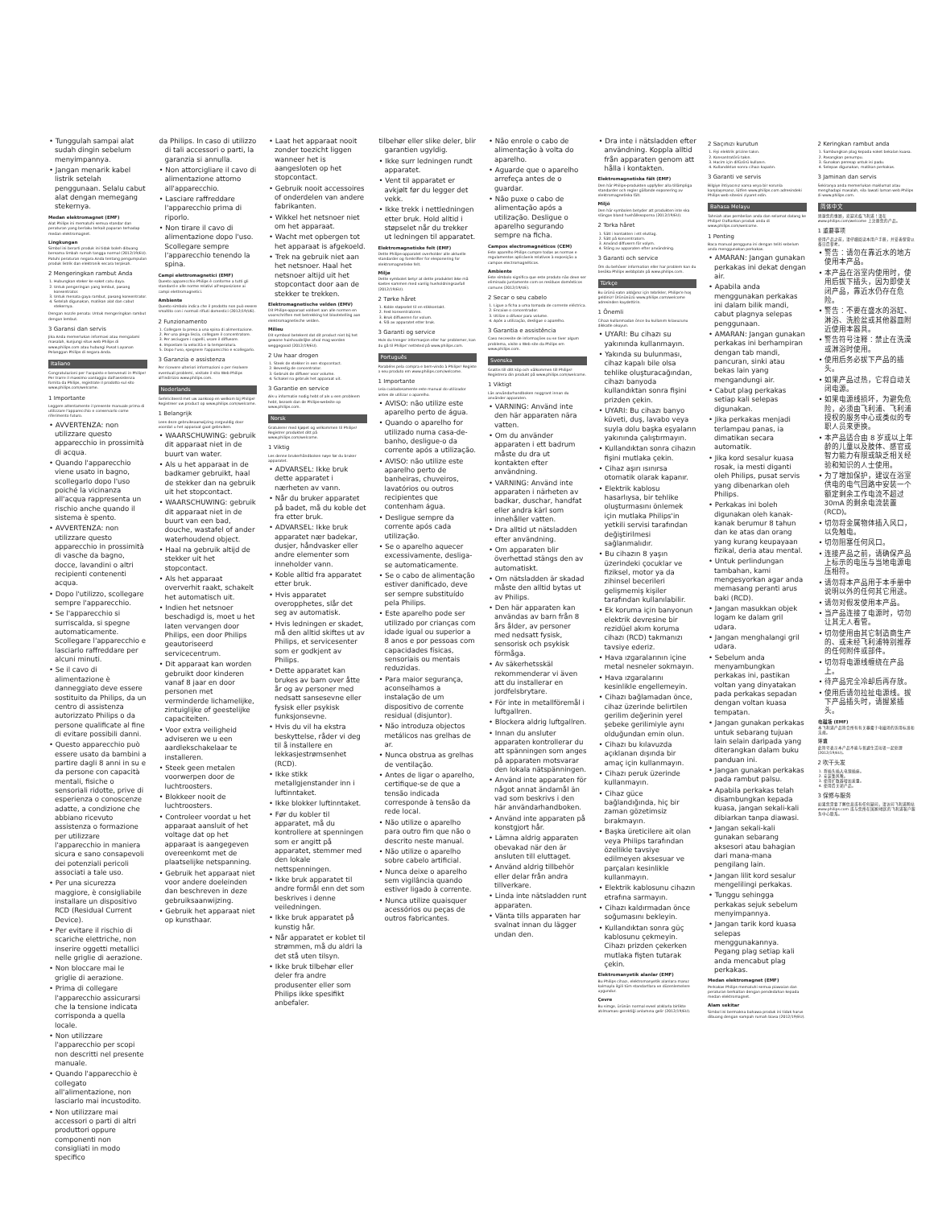• Tunggulah sampai alat sudah dingin sebelum menyimpannya.
• Jangan menarik kabel listrik setelah penggunaan. Selalu cabut alat dengan memegang stekernya.
Medan elektromagnet (EMF)
Alat Philips ini mematuhi semua standar dan peraturan yang berlaku terkait paparan terhadap medan elektromagnet.
Lingkungan
Simbol ini berarti produk ini tidak boleh dibuang bersama limbah rumah tangga normal (2012/19/EU). Patuhi peraturan negara Anda tentang pengumpulan produk listrik dan elektronik secara terpisah.
2 Mengeringkan rambut Anda
1. Hubungkan steker ke soket catu daya.
2. Untuk pengeringan yang lembut, pasang konsentrator.
3. Untuk menata gaya rambut, pasang konsentrator.
4. Setelah digunakan, matikan alat dan cabut stekernya.
Dengan nozzle penata: Untuk mengeringkan rambut dengan lembut.
3 Garansi dan servis
Jika Anda memerlukan informasi atau mengalami masalah, kunjungi situs web Philips di www.philips.com atau hubungi Pusat Layanan Pelanggan Philips di negara Anda.
Italiano
Congratulazioni per l'acquisto e benvenuti in Philips! Per trarre il massimo vantaggio dall'assistenza fornita da Philips, registrate il prodotto sul sito www.philips.com/welcome.
1 Importante
Leggere attentamente il presente manuale prima di utilizzare l'apparecchio e conservarlo come riferimento futuro.
• AVVERTENZA: non utilizzare questo apparecchio in prossimità di acqua.
• Quando l'apparecchio viene usato in bagno, scollegarlo dopo l'uso poiché la vicinanza all'acqua rappresenta un rischio anche quando il sistema è spento.
• AVVERTENZA: non utilizzare questo apparecchio in prossimità di vasche da bagno, docce, lavandini o altri recipienti contenenti acqua.
• Dopo l'utilizzo, scollegare sempre l'apparecchio.
• Se l'apparecchio si surriscalda, si spegne automaticamente. Scollegare l'apparecchio e lasciarlo raffreddare per alcuni minuti.
• Se il cavo di alimentazione è danneggiato deve essere sostituito da Philips, da un centro di assistenza autorizzato Philips o da persone qualificate al fine di evitare possibili danni.
• Questo apparecchio può essere usato da bambini a partire dagli 8 anni in su e da persone con capacità mentali, fisiche o sensoriali ridotte, prive di esperienza o conoscenze adatte, a condizione che abbiano ricevuto assistenza o formazione per utilizzare l'apparecchio in maniera sicura e sano consapevoli dei potenziali pericoli associati a tale uso.
• Per una sicurezza maggiore, è consigliabile installare un dispositivo RCD (Residual Current Device).
• Per evitare il rischio di scariche elettriche, non inserire oggetti metallici nelle griglie di aerazione.
• Non bloccare mai le griglie di aerazione.
• Prima di collegare l'apparecchio assicurarsi che la tensione indicata corrisponda a quella locale.
• Non utilizzare l'apparecchio per scopi non descritti nel presente manuale.
• Quando l'apparecchio è collegato all'alimentazione, non lasciarlo mai incustodito.
• Non utilizzare mai accessori o parti di altri produttori oppure componenti non consigliati in modo specifico
da Philips. In caso di utilizzo di tali accessori o parti, la garanzia si annulla.
• Non attorcigliare il cavo di alimentazione attorno all'apparecchio.
• Lasciare raffreddare l'apparecchio prima di riporlo.
• Non tirare il cavo di alimentazione dopo l'uso. Scollegare sempre l'apparecchio tenendo la spina.
Campi elettromagnetici (EMF)
Questo apparecchio Philips è conforme a tutti gli standard e alle norme relativi all'esposizione ai campi elettromagnetici.
Ambiente
Questo simbolo indica che il prodotto non può essere smaltito con i normali rifiuti domestici (2012/19/UE).
2 Funzionamento
1. Collegare la presa a una spina di alimentazione.
2. Per una piega liscia, collegare il concentratore.
3. Per asciugare i capelli, usare il diffusore.
4. Impostare la velocità e la temperatura.
5. Dopo l'uso, spegnere l'apparecchio e scollegarlo.
3 Garanzia e assistenza
Per ricevere ulteriori informazioni o per risolvere eventuali problemi, visitate il sito Web Philips all'indirizzo www.philips.com.
Nederlands
Gefeliciteerd met uw aankoop en welkom bij Philips! Registreer uw product op www.philips.com/welcome.
1 Belangrijk
Lees deze gebruiksaanwijzing zorgvuldig door voordat u het apparaat gaat gebruiken.
• WAARSCHUWING: gebruik dit apparaat niet in de buurt van water.
• Als u het apparaat in de badkamer gebruikt, haal de stekker dan na gebruik uit het stopcontact.
• WAARSCHUWING: gebruik dit apparaat niet in de buurt van een bad, douche, wastafel of ander waterhoudend object.
• Haal na gebruik altijd de stekker uit het stopcontact.
• Als het apparaat oververhit raakt, schakelt het automatisch uit.
• Indien het netsnoer beschadigd is, moet u het laten vervangen door Philips, een door Philips geautoriseerd servicecentrum.
• Dit apparaat kan worden gebruikt door kinderen vanaf 8 jaar en door personen met verminderde lichamelijke, zintuiglijke of geestelijke capaciteiten.
• Voor extra veiligheid adviseren we u een aardlekschakelaar te installeren.
• Steek geen metalen voorwerpen door de luchtroosters.
• Blokkeer nooit de luchtroosters.
• Controleer voordat u het apparaat aansluit of het voltage dat op het apparaat is aangegeven overeenkomt met de plaatselijke netspanning.
• Gebruik het apparaat niet voor andere doeleinden dan beschreven in deze gebruiksaanwijzing.
• Gebruik het apparaat niet op kunsthaar.
• Laat het apparaat nooit zonder toezicht liggen wanneer het is aangesloten op het stopcontact.
• Gebruik nooit accessoires of onderdelen van andere fabrikanten.
• Wikkel het netsnoer niet om het apparaat.
• Wacht met opbergen tot het apparaat is afgekoeld.
• Trek na gebruik niet aan het netsnoer. Haal het netsnoer altijd uit het stopcontact door aan de stekker te trekken.
Elektromagnetische velden (EMV)
Dit Philips-apparaat voldoet aan alle normen en voorschriften met betrekking tot blootstelling aan elektromagnetische velden.
Milieu
Dit symbool betekent dat dit product niet bij het gewone huishoudelijke afval mag worden weggegooid (2012/19/EU).
2 Uw haar drogen
1. Steek de stekker in een stopcontact.
2. Bevestig de concentrator.
3. Gebruik de diffuser voor volume.
4. Schakel na gebruik het apparaat uit.
3 Garantie en service
Als u informatie nodig hebt of als u een probleem hebt, bezoek dan de Philips-website op www.philips.com.
Norsk
Gratulerer med kjøpet og velkommen til Philips! Registrer produktet ditt på www.philips.com/welcome.
1 Viktig
Les denne brukerhåndboken nøye før du bruker apparatet.
• ADVARSEL: Ikke bruk dette apparatet i nærheten av vann.
• Når du bruker apparatet på badet, må du koble det fra etter bruk.
• ADVARSEL: Ikke bruk apparatet nær badekar, dusjer, håndvasker eller andre elementer som inneholder vann.
• Koble alltid fra apparatet etter bruk.
• Hvis apparatet overopphetes, slår det seg av automatisk.
• Hvis ledningen er skadet, må den alltid skiftes ut av Philips, et servicesenter som er godkjent av Philips.
• Dette apparatet kan brukes av barn over åtte år og av personer med nedsatt sansesevne eller fysisk eller psykisk funksjonsevne.
• Hvis du vil ha ekstra beskyttelse, råder vi deg til å installere en lekkasjestrømsenhet (RCD).
• Ikke stikk metallgjenstander inn i luftinntaket.
• Ikke blokker luftinntaket.
• Før du kobler til apparatet, må du kontrollere at spenningen som er angitt på apparatet, stemmer med den lokale nettspenningen.
• Ikke bruk apparatet til andre formål enn det som beskrives i denne veiledningen.
• Ikke bruk apparatet på kunstig hår.
• Når apparatet er koblet til strømmen, må du aldri la det stå uten tilsyn.
• Ikke bruk tilbehør eller deler fra andre produsenter eller som Philips ikke spesifikt anbefaler.
tilbehør eller slike deler, blir garantien ugyldig.
• Ikke surr ledningen rundt apparatet.
• Vent til apparatet er avkjølt før du legger det vekk.
• Ikke trekk i nettledningen etter bruk. Hold alltid i støpselet når du trekker ut ledningen til apparatet.
Elektromagnetiske felt (EMF)
Dette Philips-apparatet overholder alle aktuelle standarder og forskrifter for eksponering for elektromagnetiske felt.
Miljø
Dette symbolet betyr at dette produktet ikke må kastes sammen med vanlig husholdningsavfall (2012/19/EU).
2 Tørke håret
1. Koble støpselet til en stikkontakt.
2. Fest konsentratoren.
3. Bruk diffuseren for volum.
4. Slå av apparatet etter bruk.
3 Garanti og service
Hvis du trenger informasjon eller har problemer, kan du gå til Philips' nettsted på www.philips.com.
Português
Parabéns pela compra e bem-vindo à Philips! Registe o seu produto em www.philips.com/welcome.
1 Importante
Leia cuidadosamente este manual do utilizador antes de utilizar o aparelho.
• AVISO: não utilize este aparelho perto de água.
• Quando o aparelho for utilizado numa casa-de-banho, desligue-o da corrente após a utilização.
• AVISO: não utilize este aparelho perto de banheiras, chuveiros, lavatórios ou outros recipientes que contenham água.
• Desligue sempre da corrente após cada utilização.
• Se o aparelho aquecer excessivamente, desliga-se automaticamente.
• Se o cabo de alimentação estiver danificado, deve ser sempre substituído pela Philips.
• Este aparelho pode ser utilizado por crianças com idade igual ou superior a 8 anos e por pessoas com capacidades físicas, sensoriais ou mentais reduzidas.
• Para maior segurança, aconselhamos a instalação de um dispositivo de corrente residual (disjuntor).
• Não introduza objectos metálicos nas grelhas de ar.
• Nunca obstrua as grelhas de ventilação.
• Antes de ligar o aparelho, certifique-se de que a tensão indicada corresponde à tensão da rede local.
• Não utilize o aparelho para outro fim que não o descrito neste manual.
• Não utilize o aparelho sobre cabelo artificial.
• Nunca deixe o aparelho sem vigilância quando estiver ligado à corrente.
• Nunca utilize quaisquer acessórios ou peças de outros fabricantes.
• Não enrole o cabo de alimentação à volta do aparelho.
• Aguarde que o aparelho arrefeça antes de o guardar.
• Não puxe o cabo de alimentação após a utilização. Desligue o aparelho segurando sempre na ficha.
Campos electromagnéticos (CEM)
Este aparelho Philips cumpre todas as normas e regulamentos aplicáveis relativos à exposição a campos electromagnéticos.
Ambiente
Este símbolo significa que este produto não deve ser eliminado juntamente com os resíduos domésticos comuns (2012/19/UE).
2 Secar o seu cabelo
1. Ligue a ficha a uma tomada de corrente eléctrica.
2. Encaixe o concentrador.
3. Utilize o difusor para volume.
4. Após a utilização, desligue o aparelho.
3 Garantia e assistência
Caso necessite de informações ou se tiver algum problema, visite o Web site da Philips em www.philips.com.
Svenska
Grattis till ditt köp och välkommen till Philips! Registrera din produkt på www.philips.com/welcome.
1 Viktigt
Läs användarhandboken noggrant innan du använder apparaten.
• VARNING: Använd inte den här apparaten nära vatten.
• Om du använder apparaten i ett badrum måste du dra ut kontakten efter användning.
• VARNING: Använd inte apparaten i närheten av badkar, duschar, handfat eller andra kärl som innehåller vatten.
• Dra alltid ut nätsladden efter användning.
• Om apparaten blir överhettad stängs den av automatiskt.
• Om nätsladden är skadad måste den alltid bytas ut av Philips.
• Den här apparaten kan användas av barn från 8 års ålder, av personer med nedsatt fysisk, sensorisk och psykisk förmåga.
• Av säkerhetsskäl rekommenderar vi även att du installerar en jordfelsbrytare.
• För inte in metallföremål i luftgallren.
• Blockera aldrig luftgallren.
• Innan du ansluter apparaten kontrollerar du att spänningen som anges på apparaten motsvarar den lokala nätspänningen.
• Använd inte apparaten för något annat ändamål än vad som beskrivs i den här användarhandboken.
• Använd inte apparaten på konstgjort hår.
• Lämna aldrig apparaten obevakad när den är ansluten till eluttaget.
• Använd aldrig tillbehör eller delar från andra tillverkare.
• Linda inte nätsladden runt apparaten.
• Vänta tills apparaten har svalnat innan du lägger undan den.
• Dra inte i nätsladden efter användning. Koppla alltid från apparaten genom att hålla i kontakten.
Elektromagnetiska fält (EMF)
Den här Philips-produkten uppfyller alla tillämpliga standarder och regler gällande exponering av elektromagnetiska fält.
Miljö
Den här symbolen betyder att produkten inte ska slängas bland hushållssoporna (2012/19/EU).
2 Torka håret
1. Sätt i kontakten i ett eluttag.
2. Sätt på koncentratorn.
3. Använd diffusern för volym.
4. Stäng av apparaten efter användning.
3 Garanti och service
Om du behöver information eller har problem kan du besöka Philips webbplats på www.philips.com.
Türkçe
Bu ürünü satın aldığınız için tebrikler, Philips'e hoş geldiniz! Ürününüzü www.philips.com/welcome adresinden kaydettirin.
1 Önemli
Cihazı kullanmadan önce bu kullanım kılavuzunu dikkatle okuyun.
• UYARI: Bu cihazı su yakınında kullanmayın.
• Yakında su bulunması, cihaz kapalı bile olsa tehlike oluşturacağından, cihazı banyoda kullandıktan sonra fişini prizden çekin.
• UYARI: Bu cihazı banyo küveti, duş, lavabo veya suyla dolu başka eşyaların yakınında çalıştırmayın.
• Kullandıktan sonra cihazın fişini mutlaka çekin.
• Cihaz aşırı ısınırsa otomatik olarak kapanır.
• Elektrik kablosu hasarlıysa, bir tehlike oluşturmasını önlemek için mutlaka Philips'in yetkili servisi tarafından değiştirilmesi sağlanmalıdır.
• Bu cihazın 8 yaşın üzerindeki çocuklar ve fiziksel, motor ya da zihinsel becerileri gelişmemiş kişiler tarafından kullanılabilir.
• Ek koruma için banyonun elektrik devresine bir rezidüel akım koruma cihazı (RCD) takmanızı tavsiye ederiz.
• Hava ızgaralarının içine metal nesneler sokmayın.
• Hava ızgaralarını kesinlikle engellemeyin.
• Cihazı bağlamadan önce, cihaz üzerinde belirtilen gerilim değerinin yerel şebeke gerilimiyle aynı olduğundan emin olun.
• Cihazı bu kılavuzda açıklanan dışında bir amaç için kullanmayın.
• Cihazı peruk üzerinde kullanmayın.
• Cihaz güce bağlandığında, hiç bir zaman gözetimsiz bırakmayın.
• Başka üreticilere ait olan veya Philips tarafından özellikle tavsiye edilmeyen aksesuar ve parçaları kesinlikle kullanmayın.
• Elektrik kablosunu cihazın etrafına sarmayın.
• Cihazı kaldırmadan önce soğumasını bekleyin.
• Kullandıktan sonra güç kablosunu çekmeyin. Cihazı prizden çekerken mutlaka fişten tutarak çekin.
Elektromanyetik alanlar (EMF)
Bu Philips cihazı, elektromanyetik alanlara maruz kalmayla ilgili tüm standartlara ve düzenlemelere uygundur.
Çevre
Bu simge, ürünün normal evsel atıklarla birlikte atılmaması gerektiği anlamına gelir (2012/19/EU).
2 Saçınızı kurutun
1. Fişi elektrik prizine takın.
2. Konsantratörü takın.
3. Hacim için difüzörü kullanın.
4. Kullandıktan sonra cihazı kapatın.
3 Garanti ve servis
Bilgiye ihtiyacınız varsa veya bir sorunla karşılaşırsanız, lütfen www.philips.com adresindeki Philips web sitesini ziyaret edin.
Bahasa Melayu
Tahniah atas pembelian anda dan selamat datang ke Philips! Daftarkan produk anda di www.philips.com/welcome.
1 Penting
Baca manual pengguna ini dengan teliti sebelum anda menggunakan perkakas.
• AMARAN: Jangan gunakan perkakas ini dekat dengan air.
• Apabila anda menggunakan perkakas ini dalam bilik mandi, cabut plagnya selepas penggunaan.
• AMARAN: Jangan gunakan perkakas ini berhampiran dengan tab mandi, pancuran, sinki atau bekas lain yang mengandungi air.
• Cabut plag perkakas setiap kali selepas digunakan.
• Jika perkakas menjadi terlampau panas, ia dimatikan secara automatik.
• Jika kord sesalur kuasa rosak, ia mesti diganti oleh Philips, pusat servis yang dibenarkan oleh Philips.
• Perkakas ini boleh digunakan oleh kanak-kanak berumur 8 tahun dan ke atas dan orang yang kurang keupayaan fizikal, deria atau mental.
• Untuk perlindungan tambahan, kami mengesyorkan agar anda memasang peranti arus baki (RCD).
• Jangan masukkan objek logam ke dalam gril udara.
• Jangan menghalangi gril udara.
• Sebelum anda menyambungkan perkakas ini, pastikan voltan yang dinyatakan pada perkakas sepadan dengan voltan kuasa tempatan.
• Jangan gunakan perkakas untuk sebarang tujuan lain selain daripada yang diterangkan dalam buku panduan ini.
• Jangan gunakan perkakas pada rambut palsu.
• Apabila perkakas telah disambungkan kepada kuasa, jangan sekali-kali dibiarkan tanpa diawasi.
• Jangan sekali-kali gunakan sebarang aksesori atau bahagian dari mana-mana pengilang lain.
• Jangan lilit kord sesalur mengelilingi perkakas.
• Tunggu sehingga perkakas sejuk sebelum menyimpannya.
• Jangan tarik kord kuasa selepas menggunakannya. Pegang plag setiap kali anda mencabut plag perkakas.
Medan elektromagnet (EMF)
Perkakas Philips mematuhi semua piawaian dan peraturan berkaitan dengan pendedahan kepada medan elektromagnet.
Alam sekitar
Simbol ini bermakna bahawa produk ini tidak harus dibuang dengan sampah rumah biasa (2012/19/EU).
2 Keringkan rambut anda
1. Sambungkan plag kepada soket bekalan kuasa.
2. Pasangkan penumpu.
3. Gunakan peresap untuk isi padu.
4. Selepas digunakan, matikan perkakas.
3 Jaminan dan servis
Sekiranya anda memerlukan maklumat atau menghadapi masalah, sila lawati laman web Philips di www.philips.com.
简体中文
感谢您的惠顾，欢迎光临飞利浦！请在 www.philips.com/welcome 上注册您的产品。
1 重要事项
使用产品之前，请仔细阅读本用户手册，并妥善保管以备日后参考。
• 警告：请勿在靠近水的地方使用本产品。
• 本产品在浴室内使用时，使用后拔下插头，因为即使关闭产品，靠近水仍存在危险。
• 警告：不要在盛水的浴缸、淋浴、洗脸盆或其他器皿附近使用本器具。
• 警告符号注释：禁止在洗澡或淋浴时使用。
• 使用后务必拔下产品的插头。
• 如果产品过热，它将自动关闭电源。
• 如果电源线损坏，为避免危险，必须由飞利浦、飞利浦授权的服务中心或类似的专职人员来更换。
• 本产品适合由 8 岁或以上年龄的儿童以及肢体、感官或智力能力有限或缺乏相关经验和知识的人士使用。
• 为了增加保护，建议在浴室供电的电气回路中安装一个额定剩余工作电流不超过 30mA 的剩余电流装置 (RCD)。
• 切勿将金属物体插入风口，以免触电。
• 切勿阻塞任何风口。
• 连接产品之前，请确保产品上标示的电压与当地电源电压相符。
• 请勿将本产品用于本手册中说明以外的任何其它用途。
• 请勿对假发使用本产品。
• 当产品连接了电源时，切勿让其无人看管。
• 切勿使用由其它制造商生产的、或未经飞利浦特别推荐的任何附件或部件。
• 切勿将电源线缠绕在产品上。
• 待产品完全冷却后再存放。
• 使用后请勿拉扯电源线。拔下产品插头时，请握紧插头。
电磁场 (EMF)
本飞利浦产品符合所有有关暴露于电磁场的适用标准和法规。
环境
此符号表示本产品不能与普通生活垃圾一起处理 (2012/19/EU)。
2 吹干头发
1. 将插头插入电源插座。
2. 安装集风嘴。
3. 使用扩散器增加发量。
4. 使用后关闭产品。
3 保修与服务
如果您需要了解信息或有任何疑问，请访问飞利浦网站 www.philips.com 或与您所在国家/地区的飞利浦客户服务中心联系。